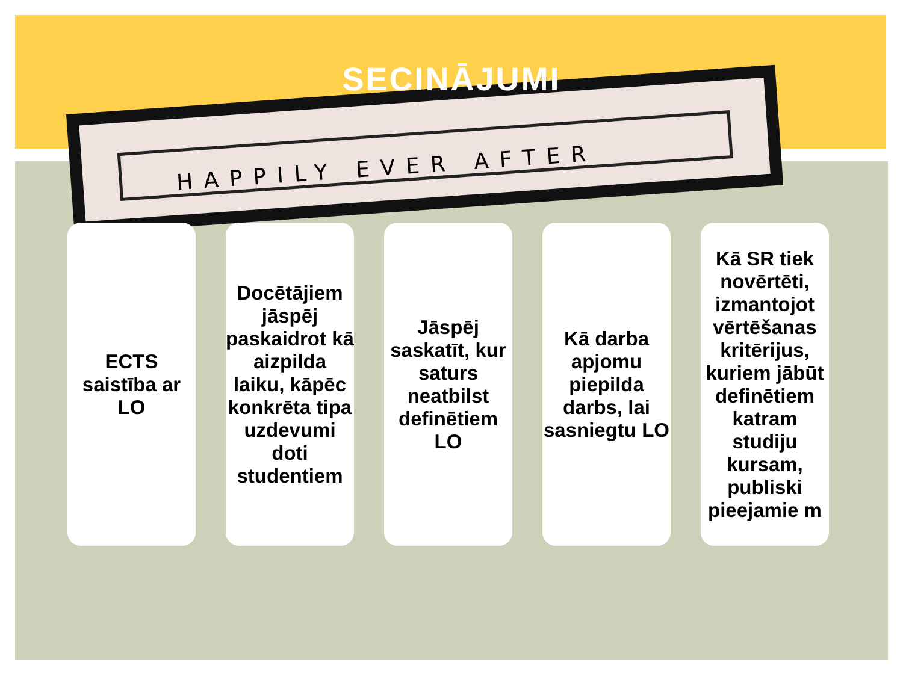HAPPILY EVER AFTER
SECINĀJUMI
ECTS saistība ar LO
Docētājiem jāspēj paskaidrot kā aizpilda laiku, kāpēc konkrēta tipa uzdevumi doti studentiem
Jāspēj saskatīt, kur saturs neatbilst definētiem LO
Kā darba apjomu piepilda darbs, lai sasniegtu LO
Kā SR tiek novērtēti, izmantojot vērtēšanas kritērijus, kuriem jābūt definētiem katram studiju kursam, publiski pieejamie m